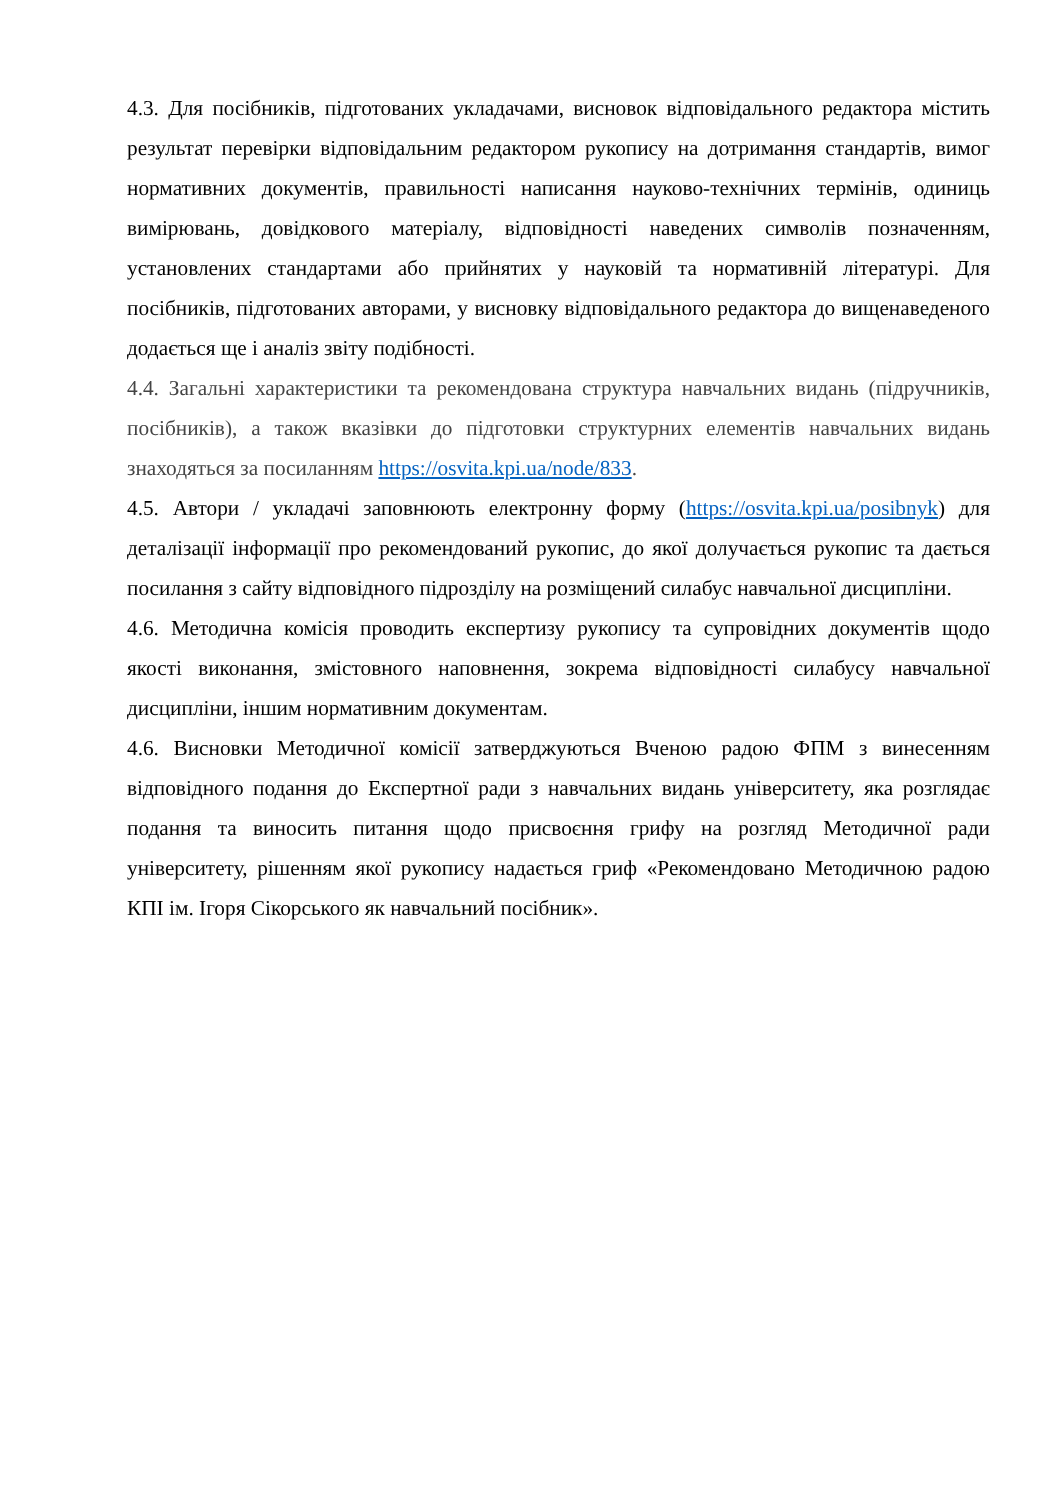4.3. Для посібників, підготованих укладачами, висновок відповідального редактора містить результат перевірки відповідальним редактором рукопису на дотримання стандартів, вимог нормативних документів, правильності написання науково-технічних термінів, одиниць вимірювань, довідкового матеріалу, відповідності наведених символів позначенням, установлених стандартами або прийнятих у науковій та нормативній літературі. Для посібників, підготованих авторами, у висновку відповідального редактора до вищенаведеного додається ще і аналіз звіту подібності.
4.4. Загальні характеристики та рекомендована структура навчальних видань (підручників, посібників), а також вказівки до підготовки структурних елементів навчальних видань знаходяться за посиланням https://osvita.kpi.ua/node/833.
4.5. Автори / укладачі заповнюють електронну форму (https://osvita.kpi.ua/posibnyk) для деталізації інформації про рекомендований рукопис, до якої долучається рукопис та дається посилання з сайту відповідного підрозділу на розміщений силабус навчальної дисципліни.
4.6. Методична комісія проводить експертизу рукопису та супровідних документів щодо якості виконання, змістовного наповнення, зокрема відповідності силабусу навчальної дисципліни, іншим нормативним документам.
4.6. Висновки Методичної комісії затверджуються Вченою радою ФПМ з винесенням відповідного подання до Експертної ради з навчальних видань університету, яка розглядає подання та виносить питання щодо присвоєння грифу на розгляд Методичної ради університету, рішенням якої рукопису надається гриф «Рекомендовано Методичною радою КПІ ім. Ігоря Сікорського як навчальний посібник».